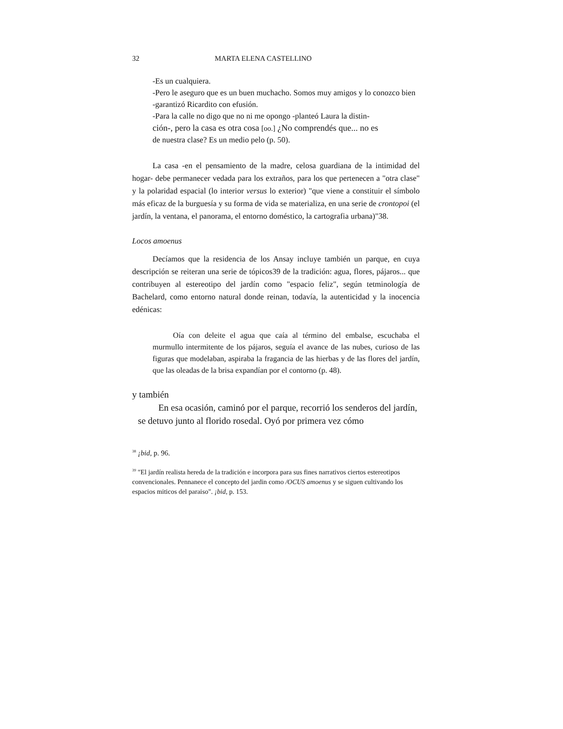32 MARTA ELENA CASTELLINO
-Es un cualquiera.
-Pero le aseguro que es un buen muchacho. Somos muy amigos y lo conozco bien -garantizó Ricardito con efusión.
-Para la calle no digo que no ni me opongo -planteó Laura la distin-
ción-, pero la casa es otra cosa [oo.] ¿No comprendés que... no es
de nuestra clase? Es un medio pelo (p. 50).
La casa -en el pensamiento de la madre, celosa guardiana de la intimidad del hogar- debe permanecer vedada para los extraños, para los que pertenecen a "otra clase" y la polaridad espacial (lo interior versus lo exterior) "que viene a constituir el símbolo más eficaz de la burguesía y su forma de vida se materializa, en una serie de crontopoi (el jardín, la ventana, el panorama, el entorno doméstico, la cartografia urbana)"38.
Locos amoenus
Decíamos que la residencia de los Ansay incluye también un parque, en cuya descripción se reiteran una serie de tópicos39 de la tradición: agua, flores, pájaros... que contribuyen al estereotipo del jardín como "espacio feliz", según tetminología de Bachelard, como entorno natural donde reinan, todavía, la autenticidad y la inocencia edénicas:
Oía con deleite el agua que caía al término del embalse, escuchaba el murmullo intermitente de los pájaros, seguía el avance de las nubes, curioso de las figuras que modelaban, aspiraba la fragancia de las hierbas y de las flores del jardín, que las oleadas de la brisa expandían por el contorno (p. 48).
y también
En esa ocasión, caminó por el parque, recorrió los senderos del jardín, se detuvo junto al florido rosedal. Oyó por primera vez cómo
<sup>38</sup> ¡bid, p. 96.
<sup>39</sup> "El jardín realista hereda de la tradición e incorpora para sus fines narrativos ciertos estereotipos convencionales. Pennanece el concepto del jardin como /OCUS amoenus y se siguen cultivando los espacios miticos del paraiso". ¡bid, p. 153.